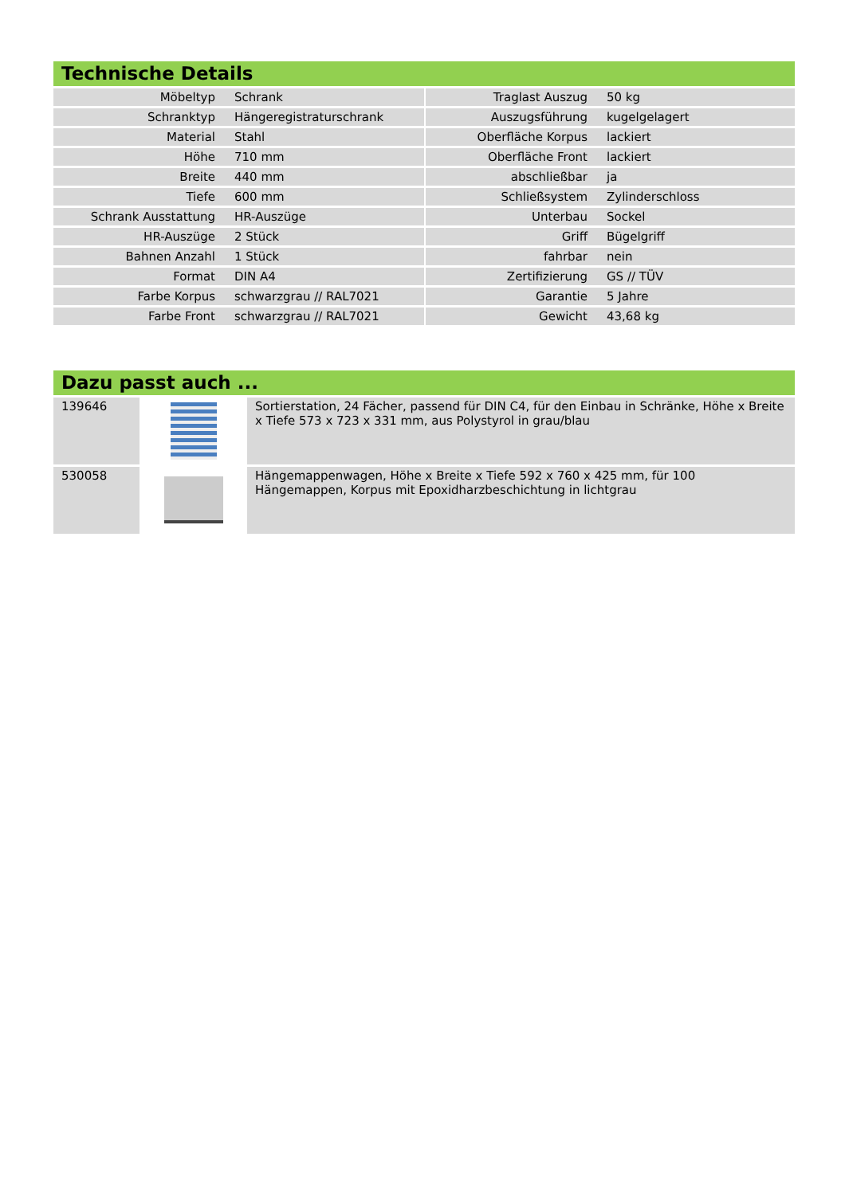Technische Details
| Möbeltyp | Schrank | | Traglast Auszug | 50 kg |
| Schranktyp | Hängeregistraturschrank | | Auszugsführung | kugelgelagert |
| Material | Stahl | | Oberfläche Korpus | lackiert |
| Höhe | 710 mm | | Oberfläche Front | lackiert |
| Breite | 440 mm | | abschließbar | ja |
| Tiefe | 600 mm | | Schließsystem | Zylinderschloss |
| Schrank Ausstattung | HR-Auszüge | | Unterbau | Sockel |
| HR-Auszüge | 2 Stück | | Griff | Bügelgriff |
| Bahnen Anzahl | 1 Stück | | fahrbar | nein |
| Format | DIN A4 | | Zertifizierung | GS // TÜV |
| Farbe Korpus | schwarzgrau // RAL7021 | | Garantie | 5 Jahre |
| Farbe Front | schwarzgrau // RAL7021 | | Gewicht | 43,68 kg |
Dazu passt auch ...
| 139646 | | Sortierstation, 24 Fächer, passend für DIN C4, für den Einbau in Schränke, Höhe x Breite x Tiefe 573 x 723 x 331 mm, aus Polystyrol in grau/blau |
| 530058 | | Hängemappenwagen, Höhe x Breite x Tiefe 592 x 760 x 425 mm, für 100 Hängemappen, Korpus mit Epoxidharzbeschichtung in lichtgrau |